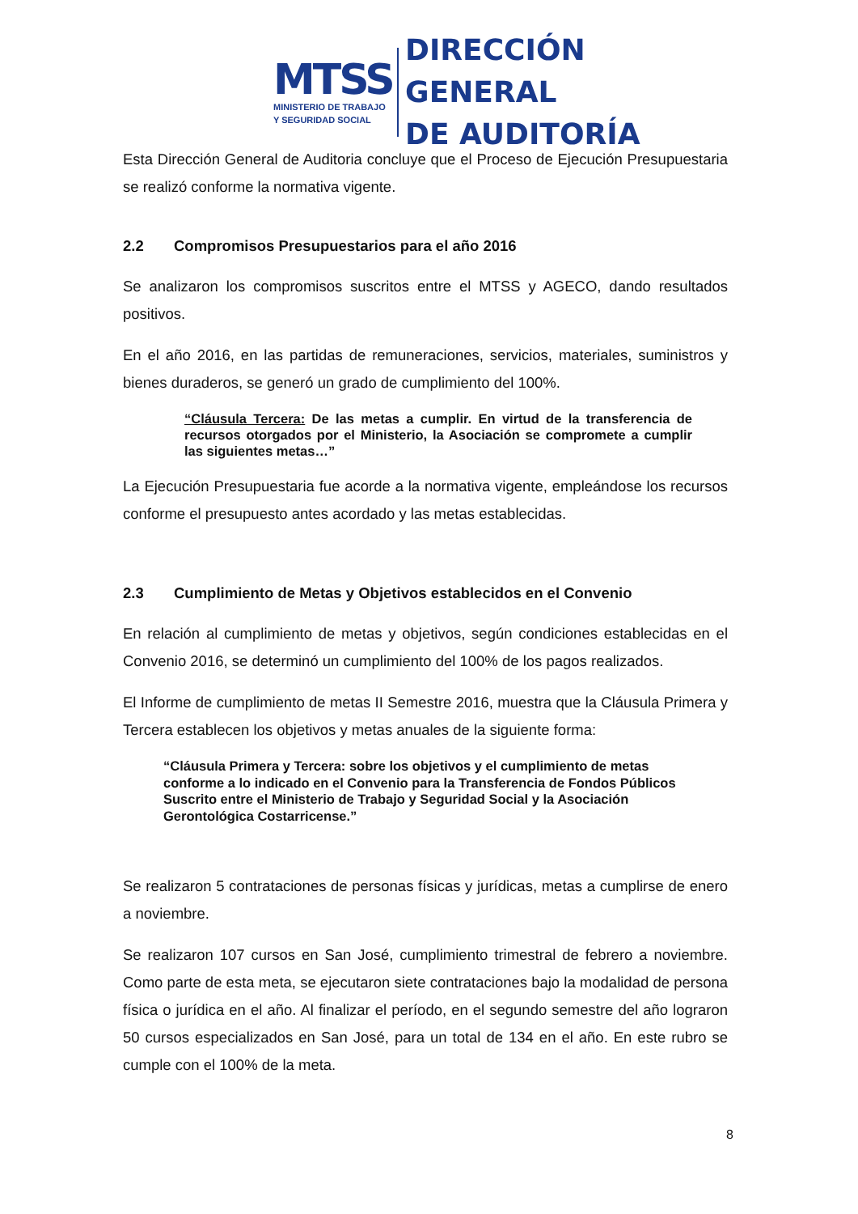MTSS
MINISTERIO DE TRABAJO
Y SEGURIDAD SOCIAL
DIRECCIÓN GENERAL
DE AUDITORÍA
Esta Dirección General de Auditoria concluye que el Proceso de Ejecución Presupuestaria se realizó conforme la normativa vigente.
2.2 Compromisos Presupuestarios para el año 2016
Se analizaron los compromisos suscritos entre el MTSS y AGECO, dando resultados positivos.
En el año 2016, en las partidas de remuneraciones, servicios, materiales, suministros y bienes duraderos, se generó un grado de cumplimiento del 100%.
“Cláusula Tercera: De las metas a cumplir. En virtud de la transferencia de recursos otorgados por el Ministerio, la Asociación se compromete a cumplir las siguientes metas…”
La Ejecución Presupuestaria fue acorde a la normativa vigente, empleándose los recursos conforme el presupuesto antes acordado y las metas establecidas.
2.3 Cumplimiento de Metas y Objetivos establecidos en el Convenio
En relación al cumplimiento de metas y objetivos, según condiciones establecidas en el Convenio 2016, se determinó un cumplimiento del 100% de los pagos realizados.
El Informe de cumplimiento de metas II Semestre 2016, muestra que la Cláusula Primera y Tercera establecen los objetivos y metas anuales de la siguiente forma:
“Cláusula Primera y Tercera: sobre los objetivos y el cumplimiento de metas conforme a lo indicado en el Convenio para la Transferencia de Fondos Públicos Suscrito entre el Ministerio de Trabajo y Seguridad Social y la Asociación Gerontológica Costarricense.”
Se realizaron 5 contrataciones de personas físicas y jurídicas, metas a cumplirse de enero a noviembre.
Se realizaron 107 cursos en San José, cumplimiento trimestral de febrero a noviembre. Como parte de esta meta, se ejecutaron siete contrataciones bajo la modalidad de persona física o jurídica en el año. Al finalizar el período, en el segundo semestre del año lograron 50 cursos especializados en San José, para un total de 134 en el año. En este rubro se cumple con el 100% de la meta.
8